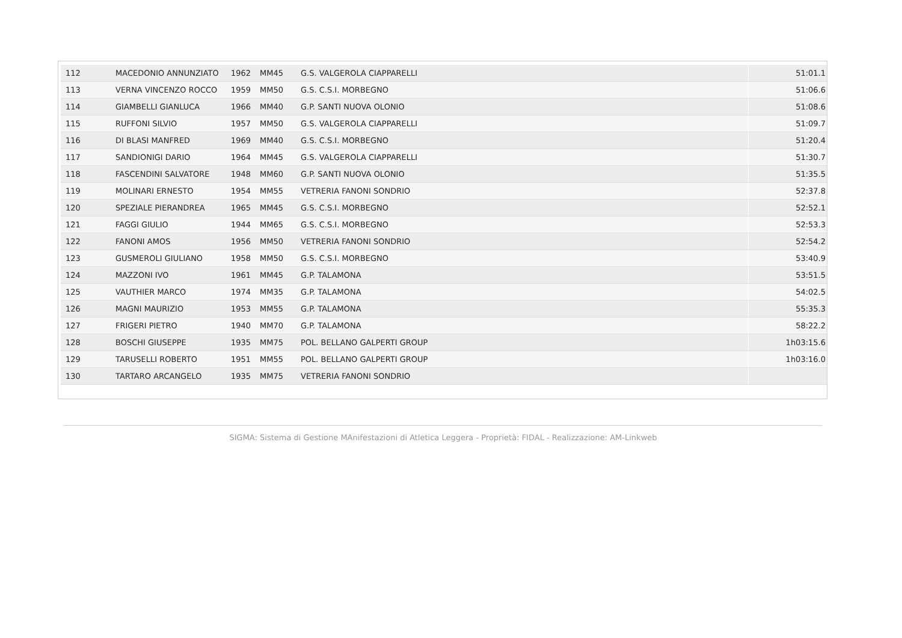| 112 | MACEDONIO ANNUNZIATO | 1962 | MM45 | G.S. VALGEROLA CIAPPARELLI | 51:01.1 |
| 113 | VERNA VINCENZO ROCCO | 1959 | MM50 | G.S. C.S.I. MORBEGNO | 51:06.6 |
| 114 | GIAMBELLI GIANLUCA | 1966 | MM40 | G.P. SANTI NUOVA OLONIO | 51:08.6 |
| 115 | RUFFONI SILVIO | 1957 | MM50 | G.S. VALGEROLA CIAPPARELLI | 51:09.7 |
| 116 | DI BLASI MANFRED | 1969 | MM40 | G.S. C.S.I. MORBEGNO | 51:20.4 |
| 117 | SANDIONIGI DARIO | 1964 | MM45 | G.S. VALGEROLA CIAPPARELLI | 51:30.7 |
| 118 | FASCENDINI SALVATORE | 1948 | MM60 | G.P. SANTI NUOVA OLONIO | 51:35.5 |
| 119 | MOLINARI ERNESTO | 1954 | MM55 | VETRERIA FANONI SONDRIO | 52:37.8 |
| 120 | SPEZIALE PIERANDREA | 1965 | MM45 | G.S. C.S.I. MORBEGNO | 52:52.1 |
| 121 | FAGGI GIULIO | 1944 | MM65 | G.S. C.S.I. MORBEGNO | 52:53.3 |
| 122 | FANONI AMOS | 1956 | MM50 | VETRERIA FANONI SONDRIO | 52:54.2 |
| 123 | GUSMEROLI GIULIANO | 1958 | MM50 | G.S. C.S.I. MORBEGNO | 53:40.9 |
| 124 | MAZZONI IVO | 1961 | MM45 | G.P. TALAMONA | 53:51.5 |
| 125 | VAUTHIER MARCO | 1974 | MM35 | G.P. TALAMONA | 54:02.5 |
| 126 | MAGNI MAURIZIO | 1953 | MM55 | G.P. TALAMONA | 55:35.3 |
| 127 | FRIGERI PIETRO | 1940 | MM70 | G.P. TALAMONA | 58:22.2 |
| 128 | BOSCHI GIUSEPPE | 1935 | MM75 | POL. BELLANO GALPERTI GROUP | 1h03:15.6 |
| 129 | TARUSELLI ROBERTO | 1951 | MM55 | POL. BELLANO GALPERTI GROUP | 1h03:16.0 |
| 130 | TARTARO ARCANGELO | 1935 | MM75 | VETRERIA FANONI SONDRIO | |
SIGMA: Sistema di Gestione MAnifestazioni di Atletica Leggera - Proprietà: FIDAL - Realizzazione: AM-Linkweb